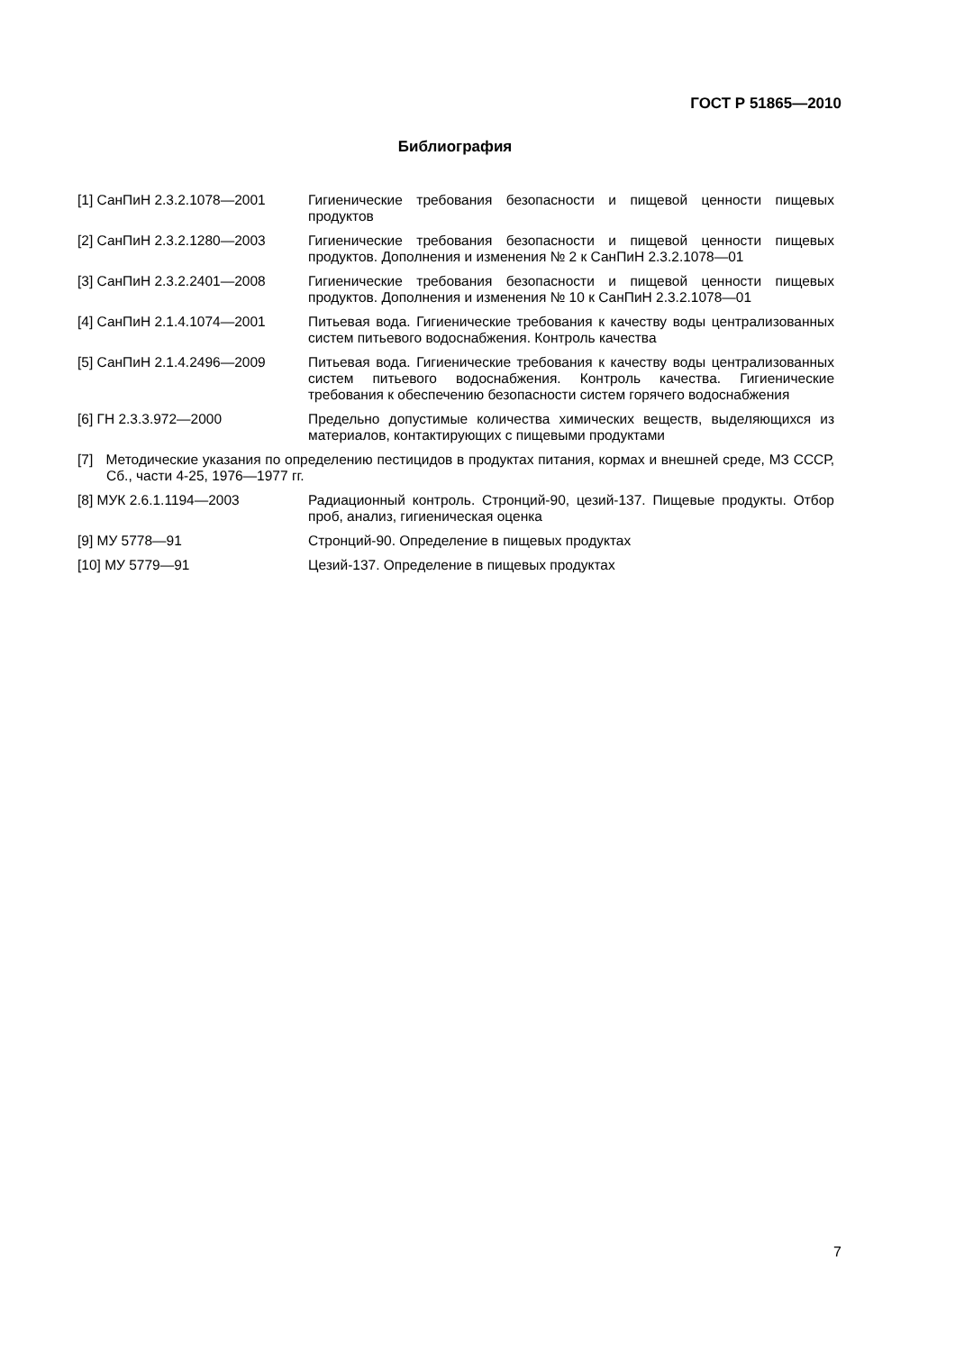ГОСТ Р 51865—2010
Библиография
[1] СанПиН 2.3.2.1078—2001 Гигиенические требования безопасности и пищевой ценности пищевых продуктов
[2] СанПиН 2.3.2.1280—2003 Гигиенические требования безопасности и пищевой ценности пищевых продуктов. Дополнения и изменения № 2 к СанПиН 2.3.2.1078—01
[3] СанПиН 2.3.2.2401—2008 Гигиенические требования безопасности и пищевой ценности пищевых продуктов. Дополнения и изменения № 10 к СанПиН 2.3.2.1078—01
[4] СанПиН 2.1.4.1074—2001 Питьевая вода. Гигиенические требования к качеству воды централизованных систем питьевого водоснабжения. Контроль качества
[5] СанПиН 2.1.4.2496—2009 Питьевая вода. Гигиенические требования к качеству воды централизованных систем питьевого водоснабжения. Контроль качества. Гигиенические требования к обеспечению безопасности систем горячего водоснабжения
[6] ГН 2.3.3.972—2000 Предельно допустимые количества химических веществ, выделяющихся из материалов, контактирующих с пищевыми продуктами
[7] Методические указания по определению пестицидов в продуктах питания, кормах и внешней среде, МЗ СССР, Сб., части 4-25, 1976—1977 гг.
[8] МУК 2.6.1.1194—2003 Радиационный контроль. Стронций-90, цезий-137. Пищевые продукты. Отбор проб, анализ, гигиеническая оценка
[9] МУ 5778—91 Стронций-90. Определение в пищевых продуктах
[10] МУ 5779—91 Цезий-137. Определение в пищевых продуктах
7